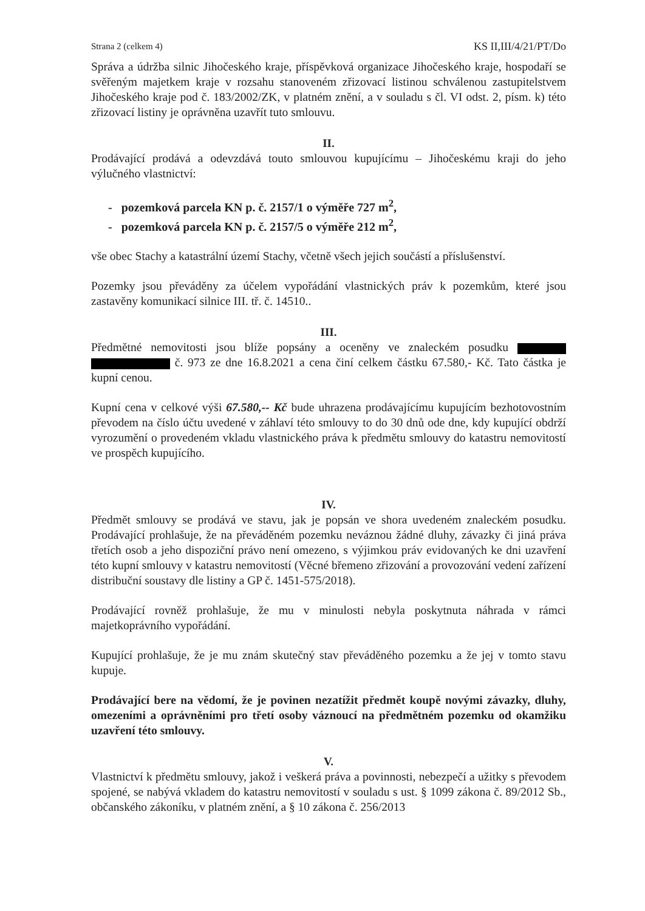Strana 2 (celkem 4) KS II,III/4/21/PT/Do
Správa a údržba silnic Jihočeského kraje, příspěvková organizace Jihočeského kraje, hospodaří se svěřeným majetkem kraje v rozsahu stanoveném zřizovací listinou schválenou zastupitelstvem Jihočeského kraje pod č. 183/2002/ZK, v platném znění, a v souladu s čl. VI odst. 2, písm. k) této zřizovací listiny je oprávněna uzavřít tuto smlouvu.
II.
Prodávající prodává a odevzdává touto smlouvou kupujícímu – Jihočeskému kraji do jeho výlučného vlastnictví:
- pozemková parcela KN p. č. 2157/1 o výměře 727 m<sup>2</sup>,
- pozemková parcela KN p. č. 2157/5 o výměře 212 m<sup>2</sup>,
vše obec Stachy a katastrální území Stachy, včetně všech jejich součástí a příslušenství.
Pozemky jsou převáděny za účelem vypořádání vlastnických práv k pozemkům, které jsou zastavěny komunikací silnice III. tř. č. 14510..
III.
Předmětné nemovitosti jsou blíže popsány a oceněny ve znaleckém posudku č. 973 ze dne 16.8.2021 a cena činí celkem částku 67.580,- Kč. Tato částka je kupní cenou.
Kupní cena v celkové výši 67.580,-- Kč bude uhrazena prodávajícímu kupujícím bezhotovostním převodem na číslo účtu uvedené v záhlaví této smlouvy to do 30 dnů ode dne, kdy kupující obdrží vyrozumění o provedeném vkladu vlastnického práva k předmětu smlouvy do katastru nemovitostí ve prospěch kupujícího.
IV.
Předmět smlouvy se prodává ve stavu, jak je popsán ve shora uvedeném znaleckém posudku. Prodávající prohlašuje, že na převáděném pozemku neváznou žádné dluhy, závazky či jiná práva třetích osob a jeho dispoziční právo není omezeno, s výjimkou práv evidovaných ke dni uzavření této kupní smlouvy v katastru nemovitostí (Věcné břemeno zřizování a provozování vedení zařízení distribuční soustavy dle listiny a GP č. 1451-575/2018).
Prodávající rovněž prohlašuje, že mu v minulosti nebyla poskytnuta náhrada v rámci majetkoprávního vypořádání.
Kupující prohlašuje, že je mu znám skutečný stav převáděného pozemku a že jej v tomto stavu kupuje.
Prodávající bere na vědomí, že je povinen nezatížit předmět koupě novými závazky, dluhy, omezeními a oprávněními pro třetí osoby váznoucí na předmětném pozemku od okamžiku uzavření této smlouvy.
V.
Vlastnictví k předmětu smlouvy, jakož i veškerá práva a povinnosti, nebezpečí a užitky s převodem spojené, se nabývá vkladem do katastru nemovitostí v souladu s ust. § 1099 zákona č. 89/2012 Sb., občanského zákoníku, v platném znění, a § 10 zákona č. 256/2013